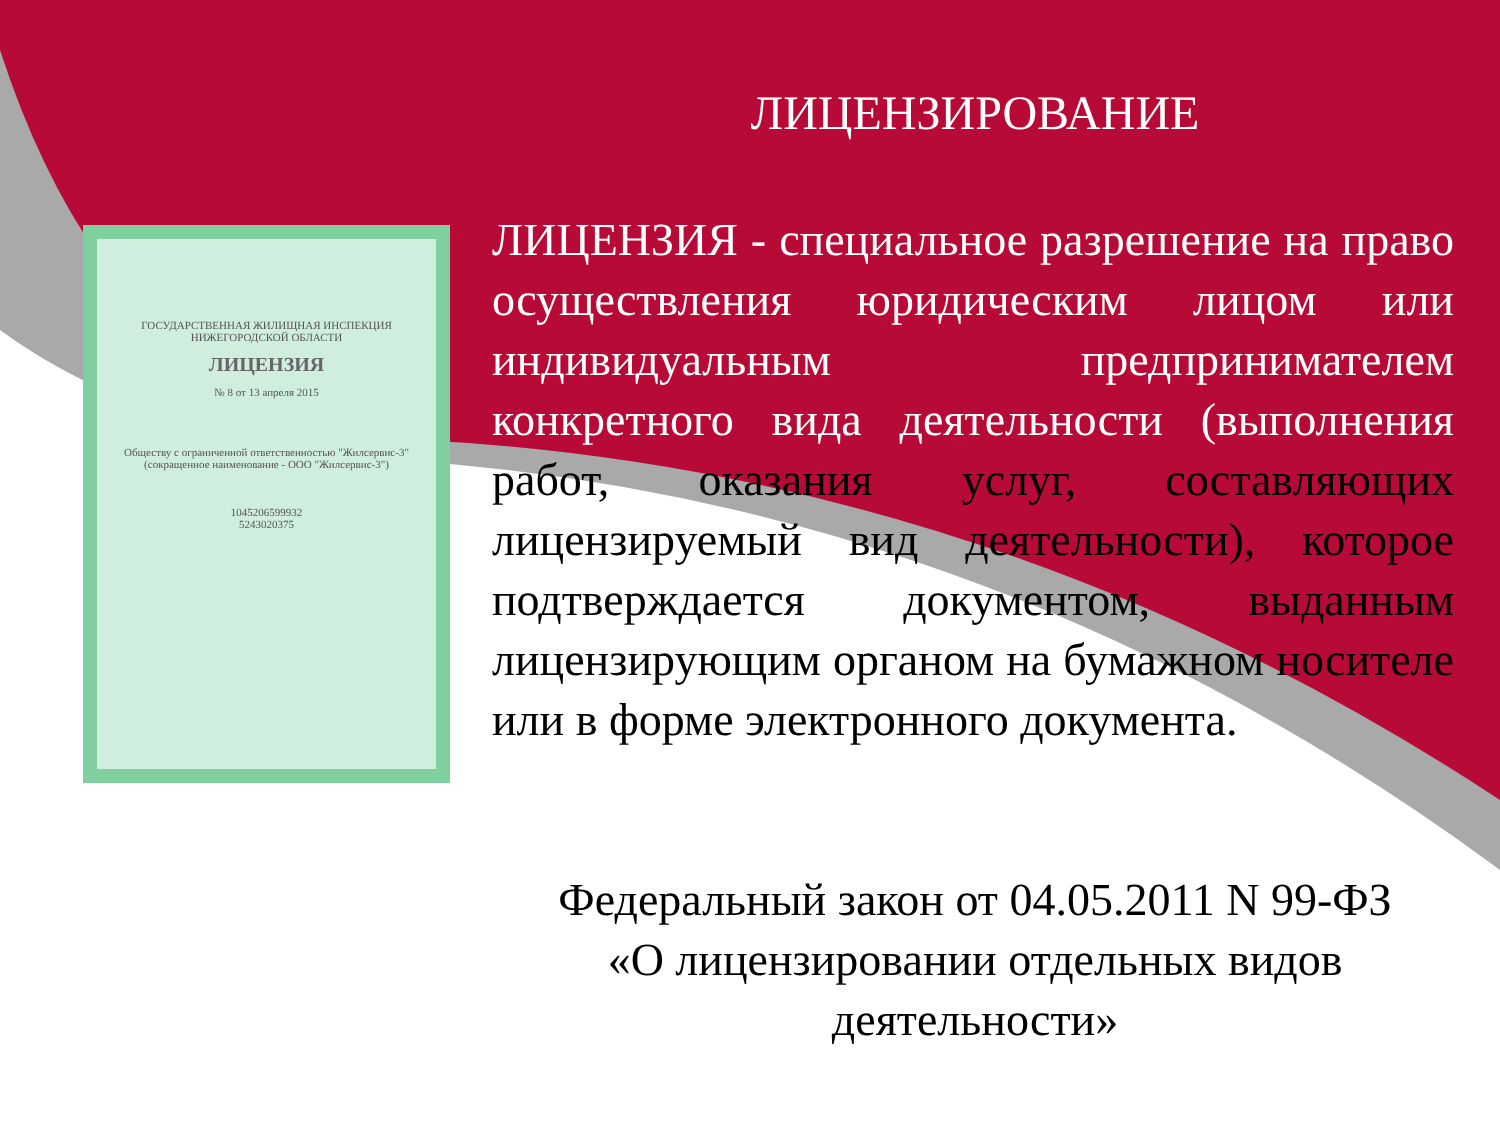ЛИЦЕНЗИРОВАНИЕ
ГОСУДАРСТВЕННАЯ ЖИЛИЩНАЯ ИНСПЕКЦИЯ НИЖЕГОРОДСКОЙ ОБЛАСТИ
ЛИЦЕНЗИЯ
№ 8 от 13 апреля 2015
Обществу с ограниченной ответственностью "Жилсервис-3"
(сокращенное наименование - ООО "Жилсервис-3")
1045206599932
5243020375
ЛИЦЕНЗИЯ - специальное разрешение на право осуществления юридическим лицом или индивидуальным предпринимателем конкретного вида деятельности (выполнения работ, оказания услуг, составляющих лицензируемый вид деятельности), которое подтверждается документом, выданным лицензирующим органом на бумажном носителе или в форме электронного документа.
Федеральный закон от 04.05.2011 N 99-ФЗ
«О лицензировании отдельных видов деятельности»